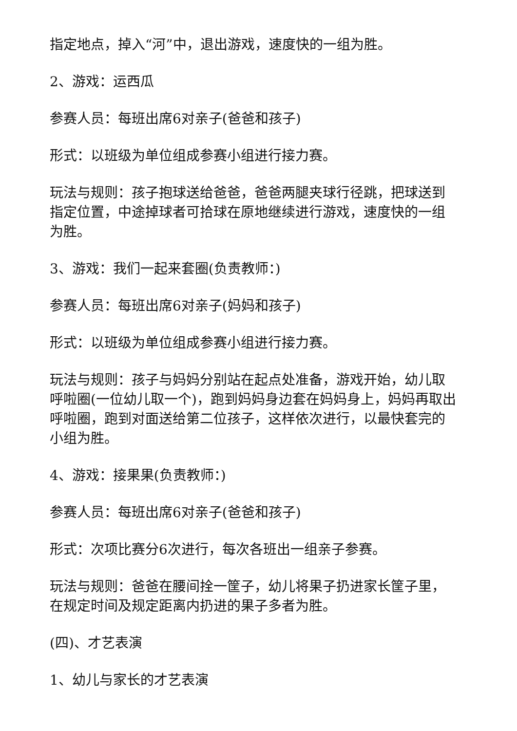指定地点，掉入“河”中，退出游戏，速度快的一组为胜。
2、游戏：运西瓜
参赛人员：每班出席6对亲子(爸爸和孩子)
形式：以班级为单位组成参赛小组进行接力赛。
玩法与规则：孩子抱球送给爸爸，爸爸两腿夹球行径跳，把球送到指定位置，中途掉球者可拾球在原地继续进行游戏，速度快的一组为胜。
3、游戏：我们一起来套圈(负责教师：)
参赛人员：每班出席6对亲子(妈妈和孩子)
形式：以班级为单位组成参赛小组进行接力赛。
玩法与规则：孩子与妈妈分别站在起点处准备，游戏开始，幼儿取呼啦圈(一位幼儿取一个)，跑到妈妈身边套在妈妈身上，妈妈再取出呼啦圈，跑到对面送给第二位孩子，这样依次进行，以最快套完的小组为胜。
4、游戏：接果果(负责教师：)
参赛人员：每班出席6对亲子(爸爸和孩子)
形式：次项比赛分6次进行，每次各班出一组亲子参赛。
玩法与规则：爸爸在腰间拴一筐子，幼儿将果子扔进家长筐子里，在规定时间及规定距离内扔进的果子多者为胜。
(四)、才艺表演
1、幼儿与家长的才艺表演